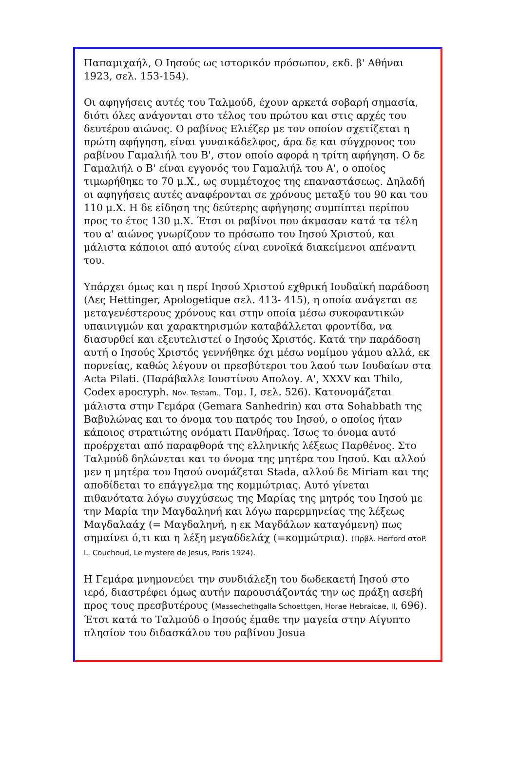Παπαμιχαήλ, Ο Ιησούς ως ιστορικόν πρόσωπον, εκδ. β' Αθήναι 1923, σελ. 153-154).
Οι αφηγήσεις αυτές του Ταλμούδ, έχουν αρκετά σοβαρή σημασία, διότι όλες ανάγονται στο τέλος του πρώτου και στις αρχές του δευτέρου αιώνος. Ο ραβίνος Ελιέζερ με τον οποίον σχετίζεται η πρώτη αφήγηση, είναι γυναικάδελφος, άρα δε και σύγχρονος του ραβίνου Γαμαλιήλ του Β', στον οποίο αφορά η τρίτη αφήγηση. Ο δε Γαμαλιήλ ο Β' είναι εγγονός του Γαμαλιήλ του Α', ο οποίος τιμωρήθηκε το 70 μ.Χ., ως συμμέτοχος της επαναστάσεως. Δηλαδή οι αφηγήσεις αυτές αναφέρονται σε χρόνους μεταξύ του 90 και του 110 μ.Χ. Η δε είδηση της δεύτερης αφήγησης συμπίπτει περίπου προς το έτος 130 μ.Χ. Έτσι οι ραβίνοι που άκμασαν κατά τα τέλη του α' αιώνος γνωρίζουν το πρόσωπο του Ιησού Χριστού, και μάλιστα κάποιοι από αυτούς είναι ευνοϊκά διακείμενοι απέναντι του.
Υπάρχει όμως και η περί Ιησού Χριστού εχθρική Ιουδαϊκή παράδοση (Δες Hettinger, Apologetique σελ. 413- 415), η οποία ανάγεται σε μεταγενέστερους χρόνους και στην οποία μέσω συκοφαντικών υπαινιγμών και χαρακτηρισμών καταβάλλεται φροντίδα, να διασυρθεί και εξευτελιστεί ο Ιησούς Χριστός. Κατά την παράδοση αυτή ο Ιησούς Χριστός γεννήθηκε όχι μέσω νομίμου γάμου αλλά, εκ πορνείας, καθώς λέγουν οι πρεσβύτεροι του λαού των Ιουδαίων στα Acta Pilati. (Παράβαλλε Ιουστίνου Απολογ. Α', XXXV και Thilo, Codex apocryph. Nov. Testam., Τομ. Ι, σελ. 526). Κατονομάζεται μάλιστα στην Γεμάρα (Gemara Sanhedrin) και στα Sohabbath της Βαβυλώνας και το όνομα του πατρός του Ιησού, ο οποίος ήταν κάποιος στρατιώτης ονόματι Πανθήρας. Ίσως το όνομα αυτό προέρχεται από παραφθορά της ελληνικής λέξεως Παρθένος. Στο Ταλμούδ δηλώνεται και το όνομα της μητέρα του Ιησού. Και αλλού μεν η μητέρα του Ιησού ονομάζεται Stada, αλλού δε Miriam και της αποδίδεται το επάγγελμα της κομμώτριας. Αυτό γίνεται πιθανότατα λόγω συγχύσεως της Μαρίας της μητρός του Ιησού με την Μαρία την Μαγδαληνή και λόγω παρερμηνείας της λέξεως Μαγδαλαάχ (= Μαγδαληνή, η εκ Μαγδάλων καταγόμενη) πως σημαίνει ό,τι και η λέξη μεγαδδελάχ (=κομμώτρια). (Πρβλ. Herford στοP. L. Couchoud, Le mystere de Jesus, Paris 1924).
Η Γεμάρα μνημονεύει την συνδιάλεξη του δωδεκαετή Ιησού στο ιερό, διαστρέφει όμως αυτήν παρουσιάζοντάς την ως πράξη ασεβή προς τους πρεσβυτέρους (Massechethgalla Schoettgen, Horae Hebraicae, II, 696). Έτσι κατά το Ταλμούδ ο Ιησούς έμαθε την μαγεία στην Αίγυπτο πλησίον του διδασκάλου του ραβίνου Josua